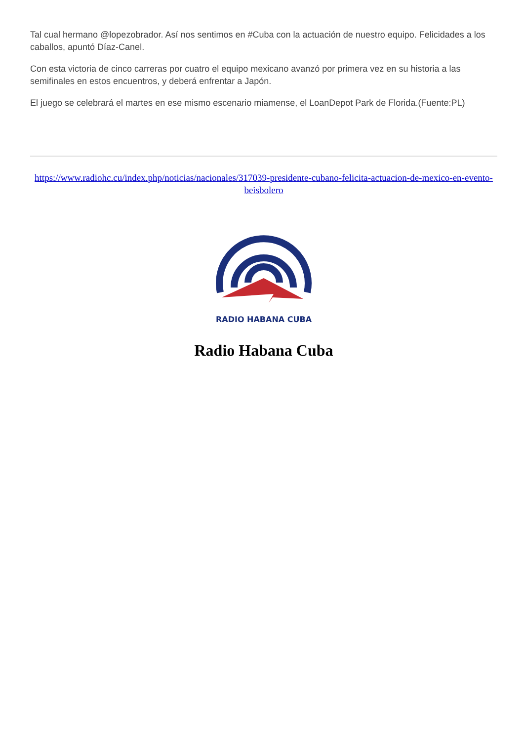Tal cual hermano @lopezobrador. Así nos sentimos en #Cuba con la actuación de nuestro equipo. Felicidades a los caballos, apuntó Díaz-Canel.
Con esta victoria de cinco carreras por cuatro el equipo mexicano avanzó por primera vez en su historia a las semifinales en estos encuentros, y deberá enfrentar a Japón.
El juego se celebrará el martes en ese mismo escenario miamense, el LoanDepot Park de Florida.(Fuente:PL)
https://www.radiohc.cu/index.php/noticias/nacionales/317039-presidente-cubano-felicita-actuacion-de-mexico-en-evento-beisbolero
RADIO HABANA CUBA
Radio Habana Cuba